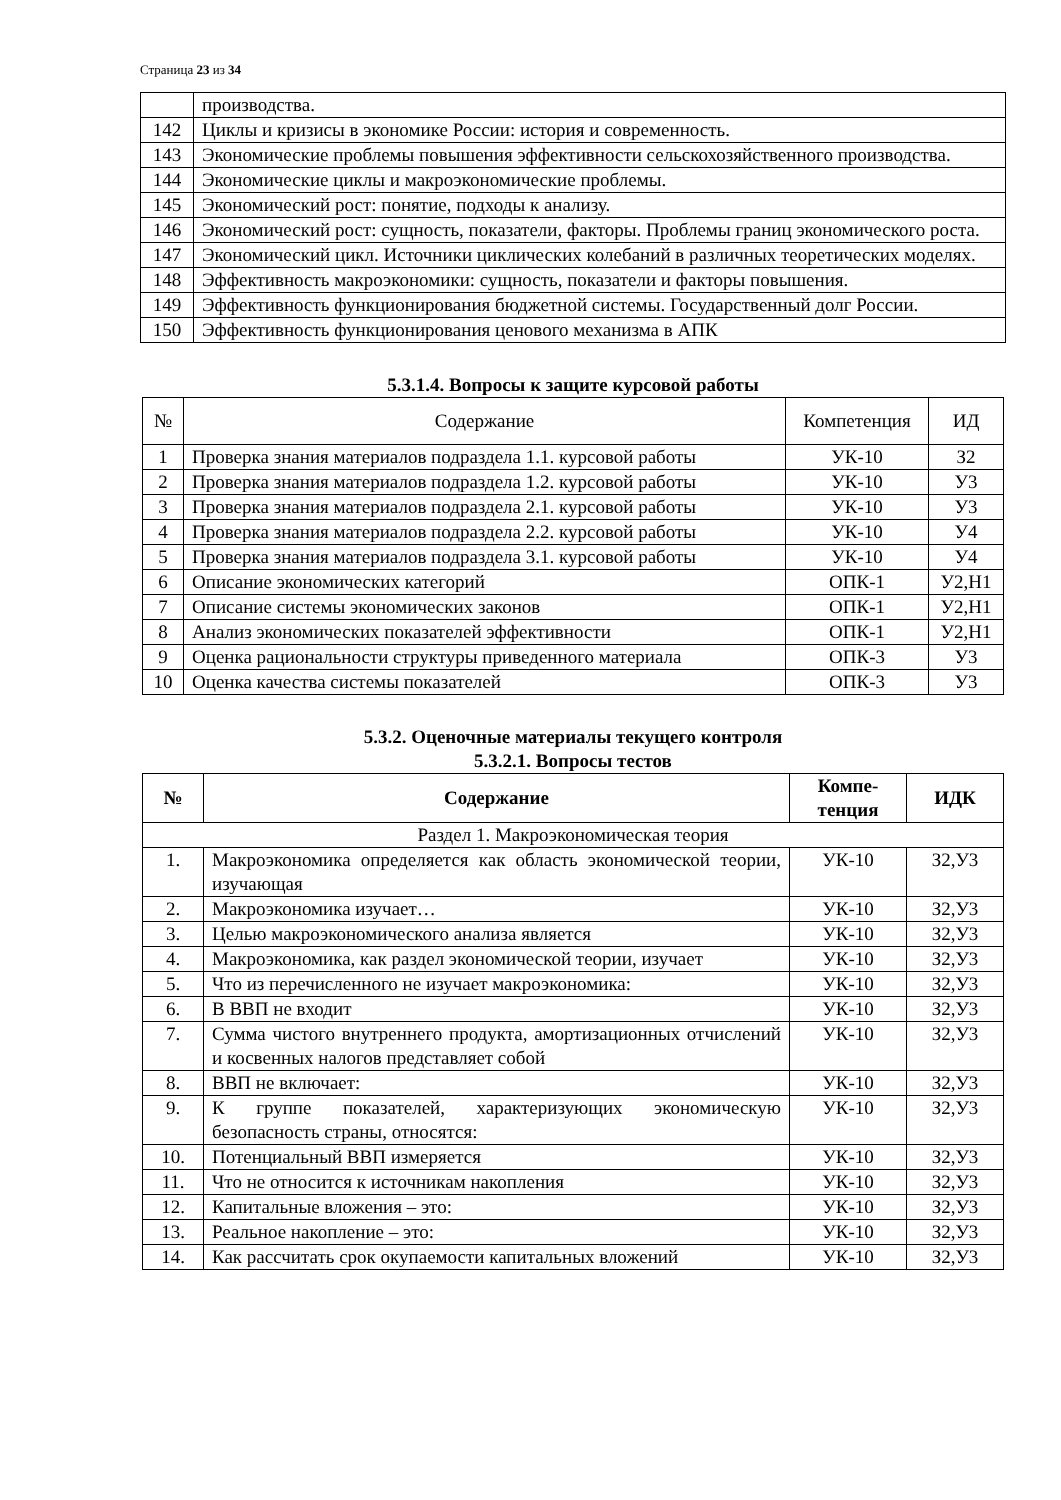Страница 23 из 34
| | производства. |
| 142 | Циклы и кризисы в экономике России: история и современность. |
| 143 | Экономические проблемы повышения эффективности сельскохозяйственного производства. |
| 144 | Экономические циклы и макроэкономические проблемы. |
| 145 | Экономический рост: понятие, подходы к анализу. |
| 146 | Экономический рост: сущность, показатели, факторы. Проблемы границ экономического роста. |
| 147 | Экономический цикл. Источники циклических колебаний в различных теоретических моделях. |
| 148 | Эффективность макроэкономики: сущность, показатели и факторы повышения. |
| 149 | Эффективность функционирования бюджетной системы. Государственный долг России. |
| 150 | Эффективность функционирования ценового механизма в АПК |
5.3.1.4. Вопросы к защите курсовой работы
| № | Содержание | Компетенция | ИД |
| 1 | Проверка знания материалов подраздела 1.1. курсовой работы | УК-10 | З2 |
| 2 | Проверка знания материалов подраздела 1.2. курсовой работы | УК-10 | У3 |
| 3 | Проверка знания материалов подраздела 2.1. курсовой работы | УК-10 | У3 |
| 4 | Проверка знания материалов подраздела 2.2. курсовой работы | УК-10 | У4 |
| 5 | Проверка знания материалов подраздела 3.1. курсовой работы | УК-10 | У4 |
| 6 | Описание экономических категорий | ОПК-1 | У2,Н1 |
| 7 | Описание системы экономических законов | ОПК-1 | У2,Н1 |
| 8 | Анализ экономических показателей эффективности | ОПК-1 | У2,Н1 |
| 9 | Оценка рациональности структуры приведенного материала | ОПК-3 | У3 |
| 10 | Оценка качества системы показателей | ОПК-3 | У3 |
5.3.2. Оценочные материалы текущего контроля
5.3.2.1. Вопросы тестов
| № | Содержание | Компе- тенция | ИДК |
| --- | --- | --- | --- |
| Раздел 1. Макроэкономическая теория | | | |
| 1. | Макроэкономика определяется как область экономической теории, изучающая | УК-10 | З2,У3 |
| 2. | Макроэкономика изучает… | УК-10 | З2,У3 |
| 3. | Целью макроэкономического анализа является | УК-10 | З2,У3 |
| 4. | Макроэкономика, как раздел экономической теории, изучает | УК-10 | З2,У3 |
| 5. | Что из перечисленного не изучает макроэкономика: | УК-10 | З2,У3 |
| 6. | В ВВП не входит | УК-10 | З2,У3 |
| 7. | Сумма чистого внутреннего продукта, амортизационных отчислений и косвенных налогов представляет собой | УК-10 | З2,У3 |
| 8. | ВВП не включает: | УК-10 | З2,У3 |
| 9. | К группе показателей, характеризующих экономическую безопасность страны, относятся: | УК-10 | З2,У3 |
| 10. | Потенциальный ВВП измеряется | УК-10 | З2,У3 |
| 11. | Что не относится к источникам накопления | УК-10 | З2,У3 |
| 12. | Капитальные вложения – это: | УК-10 | З2,У3 |
| 13. | Реальное накопление – это: | УК-10 | З2,У3 |
| 14. | Как рассчитать срок окупаемости капитальных вложений | УК-10 | З2,У3 |